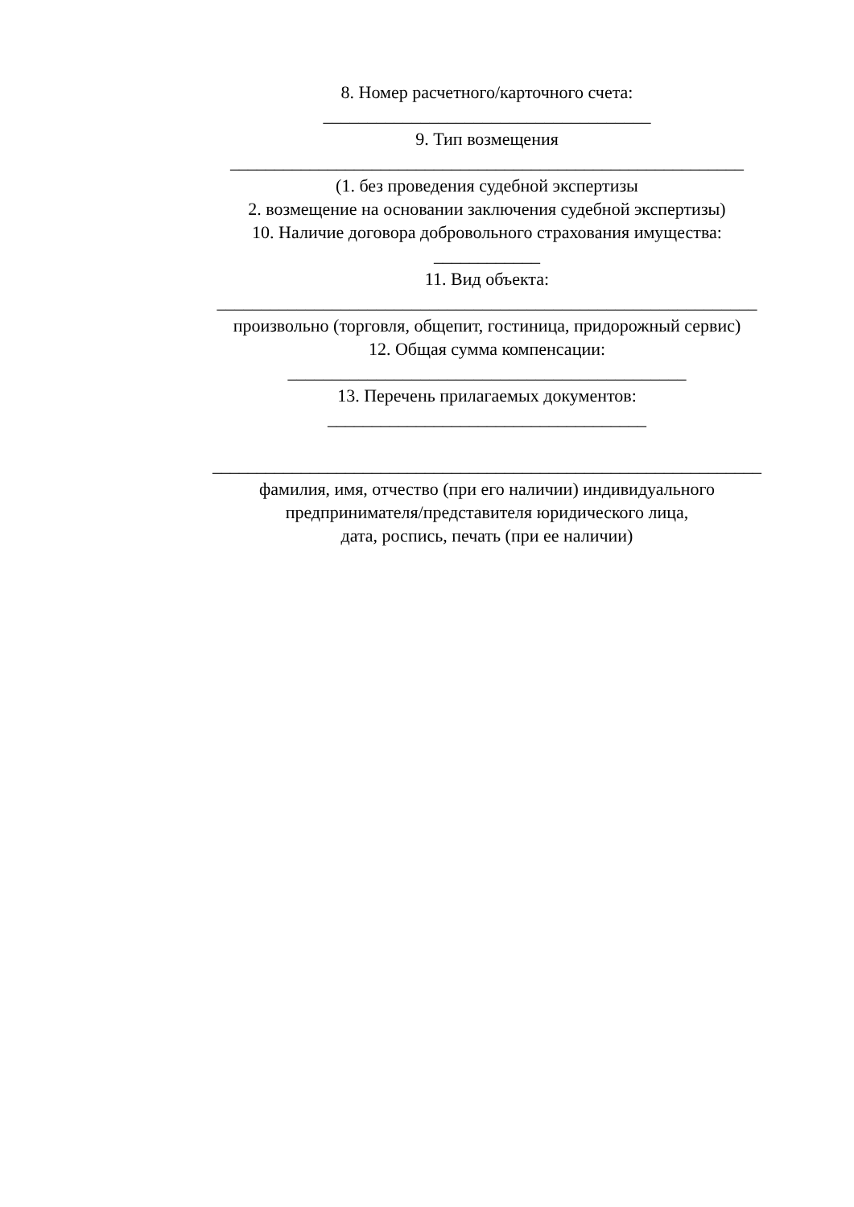8. Номер расчетного/карточного счета:
_____________________________________
9. Тип возмещения
__________________________________________________________
(1. без проведения судебной экспертизы
2. возмещение на основании заключения судебной экспертизы)
10. Наличие договора добровольного страхования имущества:
____________
11. Вид объекта:
_____________________________________________________________
произвольно (торговля, общепит, гостиница, придорожный сервис)
12. Общая сумма компенсации:
_____________________________________________
13. Перечень прилагаемых документов:
____________________________________
______________________________________________________________
фамилия, имя, отчество (при его наличии) индивидуального
предпринимателя/представителя юридического лица,
дата, роспись, печать (при ее наличии)